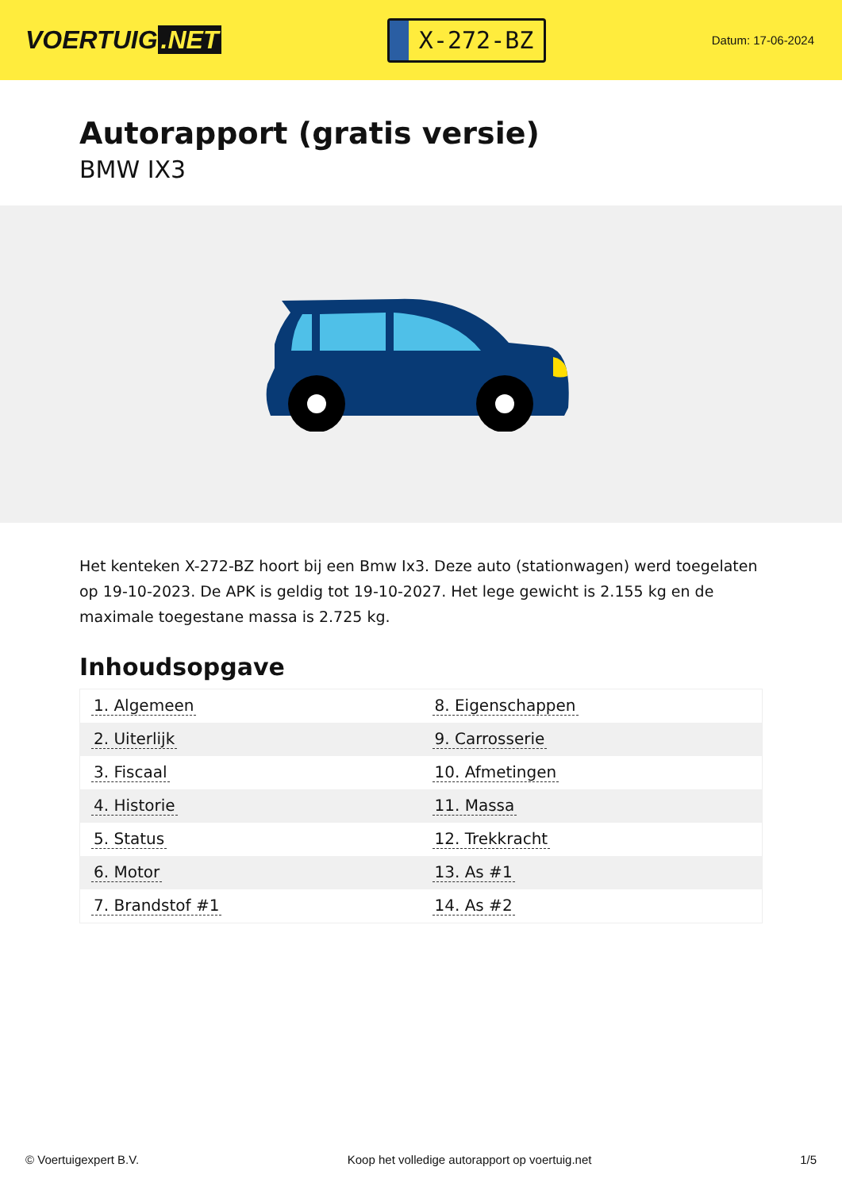VOERTUIG.NET
X-272-BZ
Datum: 17-06-2024
Autorapport (gratis versie)
BMW IX3
Het kenteken X-272-BZ hoort bij een Bmw Ix3. Deze auto (stationwagen) werd toegelaten op 19-10-2023. De APK is geldig tot 19-10-2027. Het lege gewicht is 2.155 kg en de maximale toegestane massa is 2.725 kg.
Inhoudsopgave
| 1. Algemeen | 8. Eigenschappen |
| 2. Uiterlijk | 9. Carrosserie |
| 3. Fiscaal | 10. Afmetingen |
| 4. Historie | 11. Massa |
| 5. Status | 12. Trekkracht |
| 6. Motor | 13. As #1 |
| 7. Brandstof #1 | 14. As #2 |
© Voertuigexpert B.V. Koop het volledige autorapport op voertuig.net 1/5